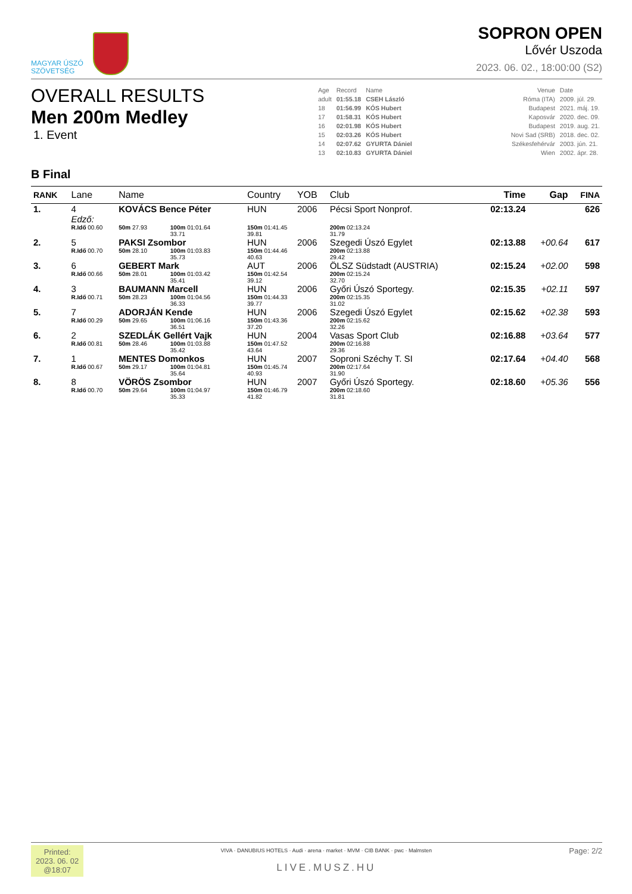MAGYAR ÚSZÓ
SZÖVETSÉG
SOPRON OPEN
Lővér Uszoda
2023. 06. 02., 18:00:00 (S2)
OVERALL RESULTS
Men 200m Medley
1. Event
| Age | Record | Name | | Venue | Date |
| adult | 01:55.18 | CSEH László | | Róma (ITA) | 2009. júl. 29. |
| 18 | 01:56.99 | KÓS Hubert | | Budapest | 2021. máj. 19. |
| 17 | 01:58.31 | KÓS Hubert | | Kaposvár | 2020. dec. 09. |
| 16 | 02:01.98 | KÓS Hubert | | Budapest | 2019. aug. 21. |
| 15 | 02:03.26 | KÓS Hubert | | Novi Sad (SRB) | 2018. dec. 02. |
| 14 | 02:07.62 | GYURTA Dániel | | Székesfehérvár | 2003. jún. 21. |
| 13 | 02:10.83 | GYURTA Dániel | | Wien | 2002. ápr. 28. |
B Final
| RANK | Lane | Name | | | Country | YOB | Club | Time | Gap | FINA |
| --- | --- | --- | --- | --- | --- | --- | --- | --- | --- | --- |
| 1. | 4 | KOVÁCS Bence Péter | | | HUN | 2006 | Pécsi Sport Nonprof. | 02:13.24 | | 626 |
| | Edző: | | | | | | | | | |
| | R.Idő 00.60 | 50m 27.93 | 100m 01:01.64 33.71 | | 150m 01:41.45 39.81 | | 200m 02:13.24 31.79 | | | |
| 2. | 5 | PAKSI Zsombor | | | HUN | 2006 | Szegedi Úszó Egylet | 02:13.88 | +00.64 | 617 |
| | R.Idő 00.70 | 50m 28.10 | 100m 01:03.83 35.73 | | 150m 01:44.46 40.63 | | 200m 02:13.88 29.42 | | | |
| 3. | 6 | GEBERT Mark | | | AUT | 2006 | ÖLSZ Südstadt (AUSTRIA) | 02:15.24 | +02.00 | 598 |
| | R.Idő 00.66 | 50m 28.01 | 100m 01:03.42 35.41 | | 150m 01:42.54 39.12 | | 200m 02:15.24 32.70 | | | |
| 4. | 3 | BAUMANN Marcell | | | HUN | 2006 | Győri Úszó Sportegy. | 02:15.35 | +02.11 | 597 |
| | R.Idő 00.71 | 50m 28.23 | 100m 01:04.56 36.33 | | 150m 01:44.33 39.77 | | 200m 02:15.35 31.02 | | | |
| 5. | 7 | ADORJÁN Kende | | | HUN | 2006 | Szegedi Úszó Egylet | 02:15.62 | +02.38 | 593 |
| | R.Idő 00.29 | 50m 29.65 | 100m 01:06.16 36.51 | | 150m 01:43.36 37.20 | | 200m 02:15.62 32.26 | | | |
| 6. | 2 | SZEDLÁK Gellért Vajk | | | HUN | 2004 | Vasas Sport Club | 02:16.88 | +03.64 | 577 |
| | R.Idő 00.81 | 50m 28.46 | 100m 01:03.88 35.42 | | 150m 01:47.52 43.64 | | 200m 02:16.88 29.36 | | | |
| 7. | 1 | MENTES Domonkos | | | HUN | 2007 | Soproni Széchy T. SI | 02:17.64 | +04.40 | 568 |
| | R.Idő 00.67 | 50m 29.17 | 100m 01:04.81 35.64 | | 150m 01:45.74 40.93 | | 200m 02:17.64 31.90 | | | |
| 8. | 8 | VÖRÖS Zsombor | | | HUN | 2007 | Győri Úszó Sportegy. | 02:18.60 | +05.36 | 556 |
| | R.Idő 00.70 | 50m 29.64 | 100m 01:04.97 35.33 | | 150m 01:46.79 41.82 | | 200m 02:18.60 31.81 | | | |
Printed:
2023. 06. 02
@18:07
VIVA · DANUBIUS HOTELS · Audi · arena · market · MVM · CIB BANK · pwc · Malmsten
LIVE.MUSZ.HU
Page: 2/2